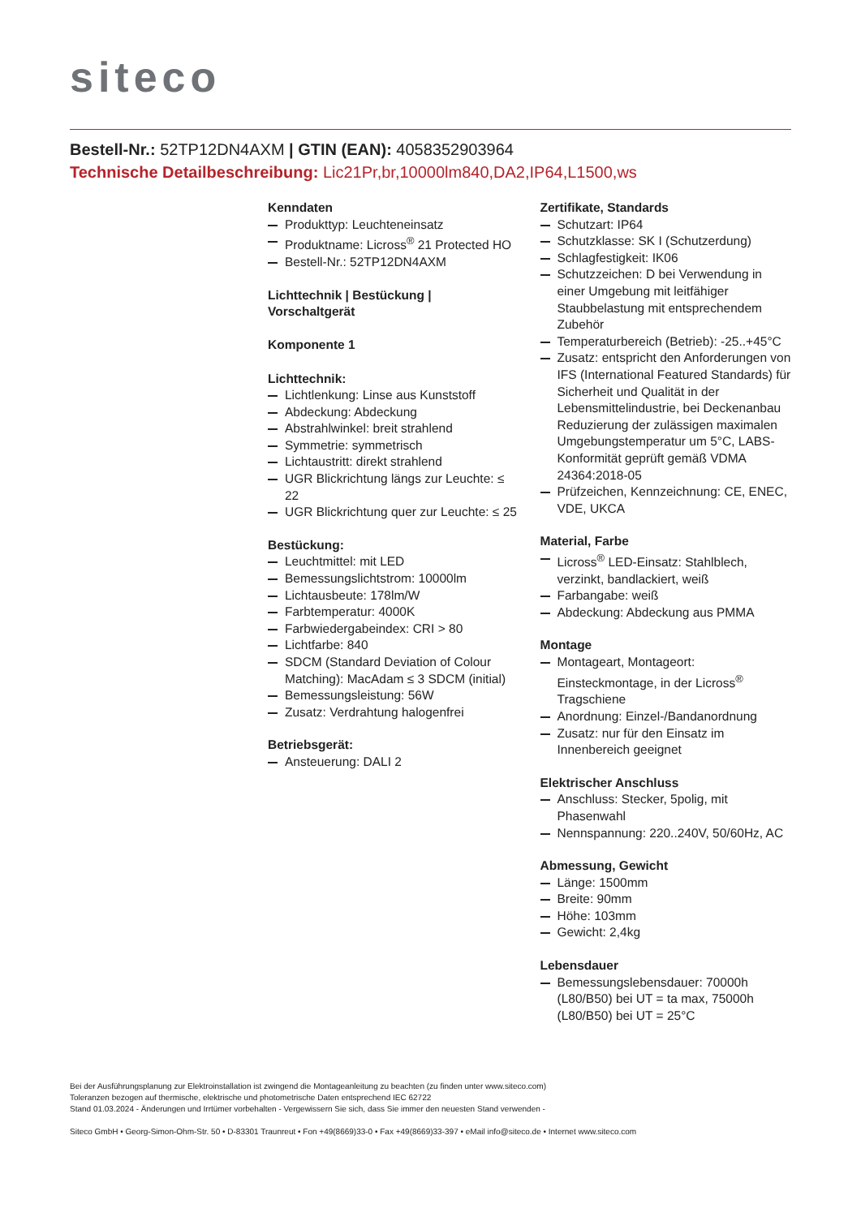siteco
Bestell-Nr.: 52TP12DN4AXM | GTIN (EAN): 4058352903964
Technische Detailbeschreibung: Lic21Pr,br,10000lm840,DA2,IP64,L1500,ws
Kenndaten
Produkttyp: Leuchteneinsatz
Produktname: Licross<sup>®</sup> 21 Protected HO
Bestell-Nr.: 52TP12DN4AXM
Lichttechnik | Bestückung | Vorschaltgerät
Komponente 1
Lichttechnik:
Lichtlenkung: Linse aus Kunststoff
Abdeckung: Abdeckung
Abstrahlwinkel: breit strahlend
Symmetrie: symmetrisch
Lichtaustritt: direkt strahlend
UGR Blickrichtung längs zur Leuchte: ≤ 22
UGR Blickrichtung quer zur Leuchte: ≤ 25
Bestückung:
Leuchtmittel: mit LED
Bemessungslichtstrom: 10000lm
Lichtausbeute: 178lm/W
Farbtemperatur: 4000K
Farbwiedergabeindex: CRI > 80
Lichtfarbe: 840
SDCM (Standard Deviation of Colour Matching): MacAdam ≤ 3 SDCM (initial)
Bemessungsleistung: 56W
Zusatz: Verdrahtung halogenfrei
Betriebsgerät:
Ansteuerung: DALI 2
Zertifikate, Standards
Schutzart: IP64
Schutzklasse: SK I (Schutzerdung)
Schlagfestigkeit: IK06
Schutzzeichen: D bei Verwendung in einer Umgebung mit leitfähiger Staubbelastung mit entsprechendem Zubehör
Temperaturbereich (Betrieb): -25..+45°C
Zusatz: entspricht den Anforderungen von IFS (International Featured Standards) für Sicherheit und Qualität in der Lebensmittelindustrie, bei Deckenanbau Reduzierung der zulässigen maximalen Umgebungstemperatur um 5°C, LABS-Konformität geprüft gemäß VDMA 24364:2018-05
Prüfzeichen, Kennzeichnung: CE, ENEC, VDE, UKCA
Material, Farbe
Licross<sup>®</sup> LED-Einsatz: Stahlblech, verzinkt, bandlackiert, weiß
Farbangabe: weiß
Abdeckung: Abdeckung aus PMMA
Montage
Montageart, Montageort: Einsteckmontage, in der Licross<sup>®</sup> Tragschiene
Anordnung: Einzel-/Bandanordnung
Zusatz: nur für den Einsatz im Innenbereich geeignet
Elektrischer Anschluss
Anschluss: Stecker, 5polig, mit Phasenwahl
Nennspannung: 220..240V, 50/60Hz, AC
Abmessung, Gewicht
Länge: 1500mm
Breite: 90mm
Höhe: 103mm
Gewicht: 2,4kg
Lebensdauer
Bemessungslebensdauer: 70000h (L80/B50) bei UT = ta max, 75000h (L80/B50) bei UT = 25°C
Bei der Ausführungsplanung zur Elektroinstallation ist zwingend die Montageanleitung zu beachten (zu finden unter www.siteco.com)
Toleranzen bezogen auf thermische, elektrische und photometrische Daten entsprechend IEC 62722
Stand 01.03.2024 - Änderungen und Irrtümer vorbehalten - Vergewissern Sie sich, dass Sie immer den neuesten Stand verwenden -
Siteco GmbH • Georg-Simon-Ohm-Str. 50 • D-83301 Traunreut • Fon +49(8669)33-0 • Fax +49(8669)33-397 • eMail info@siteco.de • Internet www.siteco.com